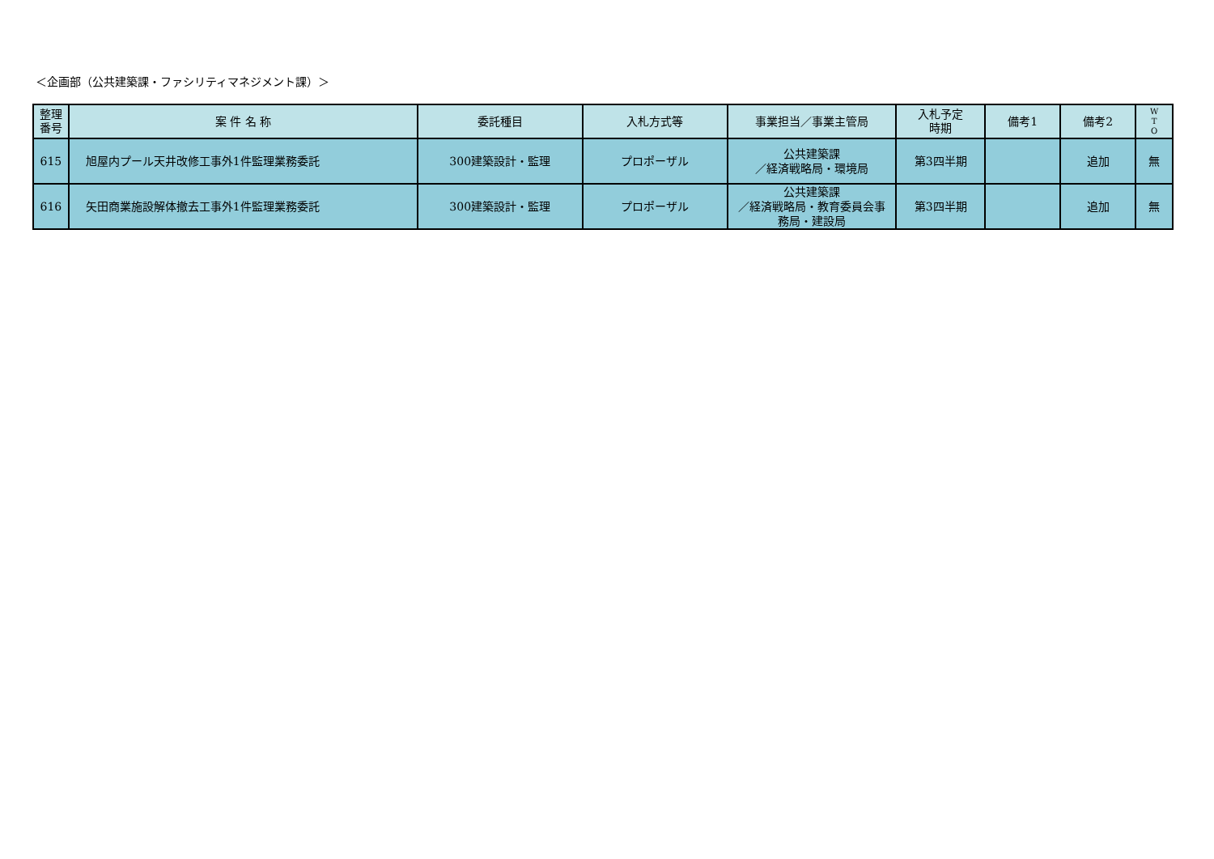＜企画部（公共建築課・ファシリティマネジメント課）＞
| 整理 番号 | 案 件 名 称 | 委託種目 | 入札方式等 | 事業担当／事業主管局 | 入札予定 時期 | 備考1 | 備考2 | W T O |
| --- | --- | --- | --- | --- | --- | --- | --- | --- |
| 615 | 旭屋内プール天井改修工事外1件監理業務委託 | 300建築設計・監理 | プロポーザル | 公共建築課 ／経済戦略局・環境局 | 第3四半期 | | 追加 | 無 |
| 616 | 矢田商業施設解体撤去工事外1件監理業務委託 | 300建築設計・監理 | プロポーザル | 公共建築課 ／経済戦略局・教育委員会事 務局・建設局 | 第3四半期 | | 追加 | 無 |